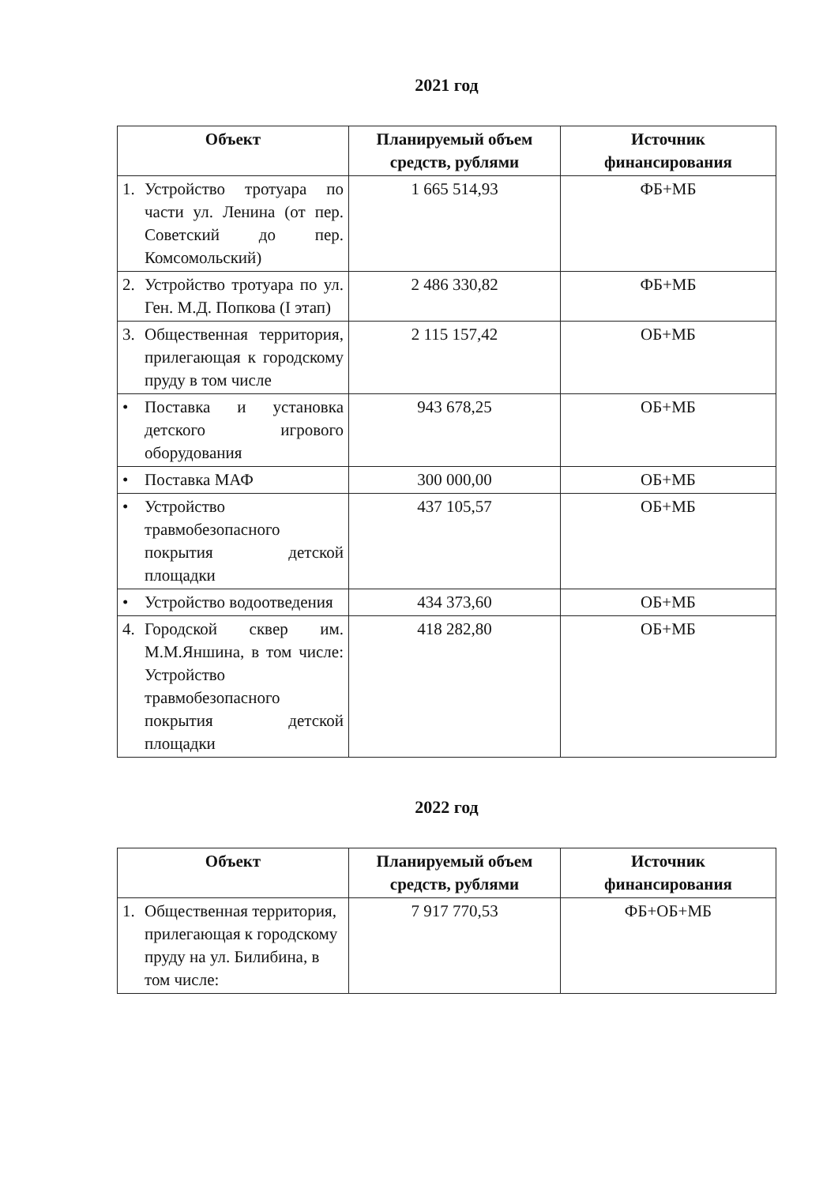2021 год
| Объект | Планируемый объем средств, рублями | Источник финансирования |
| --- | --- | --- |
| 1. Устройство тротуара по части ул. Ленина (от пер. Советский до пер. Комсомольский) | 1 665 514,93 | ФБ+МБ |
| 2. Устройство тротуара по ул. Ген. М.Д. Попкова (I этап) | 2 486 330,82 | ФБ+МБ |
| 3. Общественная территория, прилегающая к городскому пруду в том числе | 2 115 157,42 | ОБ+МБ |
| • Поставка и установка детского игрового оборудования | 943 678,25 | ОБ+МБ |
| • Поставка МАФ | 300 000,00 | ОБ+МБ |
| • Устройство травмобезопасного покрытия детской площадки | 437 105,57 | ОБ+МБ |
| • Устройство водоотведения | 434 373,60 | ОБ+МБ |
| 4. Городской сквер им. М.М.Яншина, в том числе: Устройство травмобезопасного покрытия детской площадки | 418 282,80 | ОБ+МБ |
2022 год
| Объект | Планируемый объем средств, рублями | Источник финансирования |
| --- | --- | --- |
| 1. Общественная территория, прилегающая к городскому пруду на ул. Билибина, в том числе: | 7 917 770,53 | ФБ+ОБ+МБ |